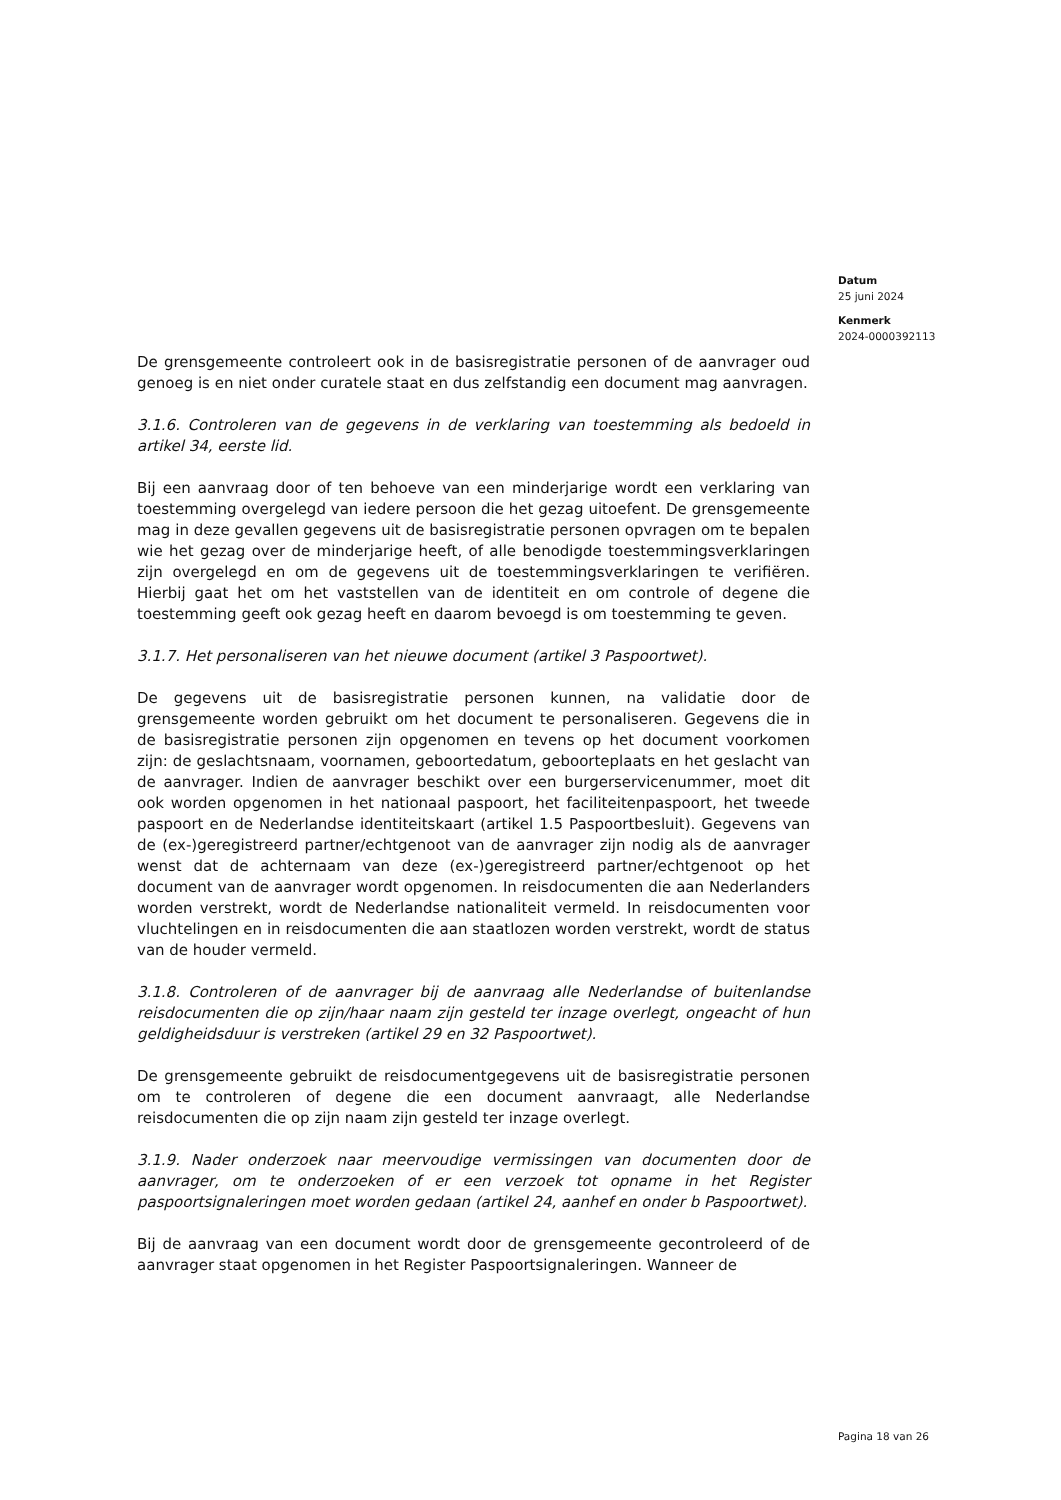Datum
25 juni 2024
Kenmerk
2024-0000392113
De grensgemeente controleert ook in de basisregistratie personen of de aanvrager oud genoeg is en niet onder curatele staat en dus zelfstandig een document mag aanvragen.
3.1.6. Controleren van de gegevens in de verklaring van toestemming als bedoeld in artikel 34, eerste lid.
Bij een aanvraag door of ten behoeve van een minderjarige wordt een verklaring van toestemming overgelegd van iedere persoon die het gezag uitoefent. De grensgemeente mag in deze gevallen gegevens uit de basisregistratie personen opvragen om te bepalen wie het gezag over de minderjarige heeft, of alle benodigde toestemmingsverklaringen zijn overgelegd en om de gegevens uit de toestemmingsverklaringen te verifiëren. Hierbij gaat het om het vaststellen van de identiteit en om controle of degene die toestemming geeft ook gezag heeft en daarom bevoegd is om toestemming te geven.
3.1.7. Het personaliseren van het nieuwe document (artikel 3 Paspoortwet).
De gegevens uit de basisregistratie personen kunnen, na validatie door de grensgemeente worden gebruikt om het document te personaliseren. Gegevens die in de basisregistratie personen zijn opgenomen en tevens op het document voorkomen zijn: de geslachtsnaam, voornamen, geboortedatum, geboorteplaats en het geslacht van de aanvrager. Indien de aanvrager beschikt over een burgerservicenummer, moet dit ook worden opgenomen in het nationaal paspoort, het faciliteitenpaspoort, het tweede paspoort en de Nederlandse identiteitskaart (artikel 1.5 Paspoortbesluit). Gegevens van de (ex-)geregistreerd partner/echtgenoot van de aanvrager zijn nodig als de aanvrager wenst dat de achternaam van deze (ex-)geregistreerd partner/echtgenoot op het document van de aanvrager wordt opgenomen. In reisdocumenten die aan Nederlanders worden verstrekt, wordt de Nederlandse nationaliteit vermeld. In reisdocumenten voor vluchtelingen en in reisdocumenten die aan staatlozen worden verstrekt, wordt de status van de houder vermeld.
3.1.8. Controleren of de aanvrager bij de aanvraag alle Nederlandse of buitenlandse reisdocumenten die op zijn/haar naam zijn gesteld ter inzage overlegt, ongeacht of hun geldigheidsduur is verstreken (artikel 29 en 32 Paspoortwet).
De grensgemeente gebruikt de reisdocumentgegevens uit de basisregistratie personen om te controleren of degene die een document aanvraagt, alle Nederlandse reisdocumenten die op zijn naam zijn gesteld ter inzage overlegt.
3.1.9. Nader onderzoek naar meervoudige vermissingen van documenten door de aanvrager, om te onderzoeken of er een verzoek tot opname in het Register paspoortsignaleringen moet worden gedaan (artikel 24, aanhef en onder b Paspoortwet).
Bij de aanvraag van een document wordt door de grensgemeente gecontroleerd of de aanvrager staat opgenomen in het Register Paspoortsignaleringen. Wanneer de
Pagina 18 van 26